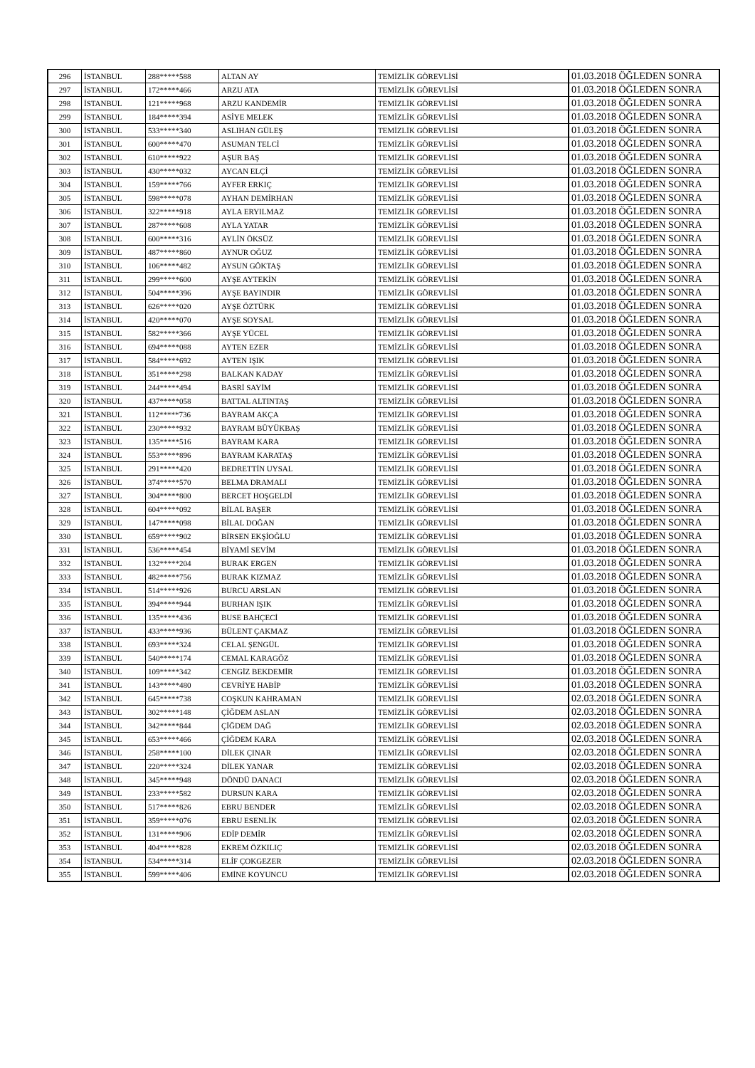| 296 | İSTANBUL | 288*****588 | ALTAN AY | TEMİZLİK GÖREVLİSİ | 01.03.2018 ÖĞLEDEN SONRA |
| 297 | İSTANBUL | 172*****466 | ARZU ATA | TEMİZLİK GÖREVLİSİ | 01.03.2018 ÖĞLEDEN SONRA |
| 298 | İSTANBUL | 121*****968 | ARZU KANDEMİR | TEMİZLİK GÖREVLİSİ | 01.03.2018 ÖĞLEDEN SONRA |
| 299 | İSTANBUL | 184*****394 | ASİYE MELEK | TEMİZLİK GÖREVLİSİ | 01.03.2018 ÖĞLEDEN SONRA |
| 300 | İSTANBUL | 533*****340 | ASLIHAN GÜLEŞ | TEMİZLİK GÖREVLİSİ | 01.03.2018 ÖĞLEDEN SONRA |
| 301 | İSTANBUL | 600*****470 | ASUMAN TELCİ | TEMİZLİK GÖREVLİSİ | 01.03.2018 ÖĞLEDEN SONRA |
| 302 | İSTANBUL | 610*****922 | AŞUR BAŞ | TEMİZLİK GÖREVLİSİ | 01.03.2018 ÖĞLEDEN SONRA |
| 303 | İSTANBUL | 430*****032 | AYCAN ELÇİ | TEMİZLİK GÖREVLİSİ | 01.03.2018 ÖĞLEDEN SONRA |
| 304 | İSTANBUL | 159*****766 | AYFER ERKIÇ | TEMİZLİK GÖREVLİSİ | 01.03.2018 ÖĞLEDEN SONRA |
| 305 | İSTANBUL | 598*****078 | AYHAN DEMİRHAN | TEMİZLİK GÖREVLİSİ | 01.03.2018 ÖĞLEDEN SONRA |
| 306 | İSTANBUL | 322*****918 | AYLA ERYILMAZ | TEMİZLİK GÖREVLİSİ | 01.03.2018 ÖĞLEDEN SONRA |
| 307 | İSTANBUL | 287*****608 | AYLA YATAR | TEMİZLİK GÖREVLİSİ | 01.03.2018 ÖĞLEDEN SONRA |
| 308 | İSTANBUL | 600*****316 | AYLİN ÖKSÜZ | TEMİZLİK GÖREVLİSİ | 01.03.2018 ÖĞLEDEN SONRA |
| 309 | İSTANBUL | 487*****860 | AYNUR OĞUZ | TEMİZLİK GÖREVLİSİ | 01.03.2018 ÖĞLEDEN SONRA |
| 310 | İSTANBUL | 106*****482 | AYSUN GÖKTAŞ | TEMİZLİK GÖREVLİSİ | 01.03.2018 ÖĞLEDEN SONRA |
| 311 | İSTANBUL | 299*****600 | AYŞE AYTEKİN | TEMİZLİK GÖREVLİSİ | 01.03.2018 ÖĞLEDEN SONRA |
| 312 | İSTANBUL | 504*****396 | AYŞE BAYINDIR | TEMİZLİK GÖREVLİSİ | 01.03.2018 ÖĞLEDEN SONRA |
| 313 | İSTANBUL | 626*****020 | AYŞE ÖZTÜRK | TEMİZLİK GÖREVLİSİ | 01.03.2018 ÖĞLEDEN SONRA |
| 314 | İSTANBUL | 420*****070 | AYŞE SOYSAL | TEMİZLİK GÖREVLİSİ | 01.03.2018 ÖĞLEDEN SONRA |
| 315 | İSTANBUL | 582*****366 | AYŞE YÜCEL | TEMİZLİK GÖREVLİSİ | 01.03.2018 ÖĞLEDEN SONRA |
| 316 | İSTANBUL | 694*****088 | AYTEN EZER | TEMİZLİK GÖREVLİSİ | 01.03.2018 ÖĞLEDEN SONRA |
| 317 | İSTANBUL | 584*****692 | AYTEN IŞIK | TEMİZLİK GÖREVLİSİ | 01.03.2018 ÖĞLEDEN SONRA |
| 318 | İSTANBUL | 351*****298 | BALKAN KADAY | TEMİZLİK GÖREVLİSİ | 01.03.2018 ÖĞLEDEN SONRA |
| 319 | İSTANBUL | 244*****494 | BASRİ SAYİM | TEMİZLİK GÖREVLİSİ | 01.03.2018 ÖĞLEDEN SONRA |
| 320 | İSTANBUL | 437*****058 | BATTAL ALTINTAŞ | TEMİZLİK GÖREVLİSİ | 01.03.2018 ÖĞLEDEN SONRA |
| 321 | İSTANBUL | 112*****736 | BAYRAM AKÇA | TEMİZLİK GÖREVLİSİ | 01.03.2018 ÖĞLEDEN SONRA |
| 322 | İSTANBUL | 230*****932 | BAYRAM BÜYÜKBAŞ | TEMİZLİK GÖREVLİSİ | 01.03.2018 ÖĞLEDEN SONRA |
| 323 | İSTANBUL | 135*****516 | BAYRAM KARA | TEMİZLİK GÖREVLİSİ | 01.03.2018 ÖĞLEDEN SONRA |
| 324 | İSTANBUL | 553*****896 | BAYRAM KARATAŞ | TEMİZLİK GÖREVLİSİ | 01.03.2018 ÖĞLEDEN SONRA |
| 325 | İSTANBUL | 291*****420 | BEDRETTİN UYSAL | TEMİZLİK GÖREVLİSİ | 01.03.2018 ÖĞLEDEN SONRA |
| 326 | İSTANBUL | 374*****570 | BELMA DRAMALI | TEMİZLİK GÖREVLİSİ | 01.03.2018 ÖĞLEDEN SONRA |
| 327 | İSTANBUL | 304*****800 | BERCET HOŞGELDİ | TEMİZLİK GÖREVLİSİ | 01.03.2018 ÖĞLEDEN SONRA |
| 328 | İSTANBUL | 604*****092 | BİLAL BAŞER | TEMİZLİK GÖREVLİSİ | 01.03.2018 ÖĞLEDEN SONRA |
| 329 | İSTANBUL | 147*****098 | BİLAL DOĞAN | TEMİZLİK GÖREVLİSİ | 01.03.2018 ÖĞLEDEN SONRA |
| 330 | İSTANBUL | 659*****902 | BİRSEN EKŞİOĞLU | TEMİZLİK GÖREVLİSİ | 01.03.2018 ÖĞLEDEN SONRA |
| 331 | İSTANBUL | 536*****454 | BİYAMİ SEVİM | TEMİZLİK GÖREVLİSİ | 01.03.2018 ÖĞLEDEN SONRA |
| 332 | İSTANBUL | 132*****204 | BURAK ERGEN | TEMİZLİK GÖREVLİSİ | 01.03.2018 ÖĞLEDEN SONRA |
| 333 | İSTANBUL | 482*****756 | BURAK KIZMAZ | TEMİZLİK GÖREVLİSİ | 01.03.2018 ÖĞLEDEN SONRA |
| 334 | İSTANBUL | 514*****926 | BURCU ARSLAN | TEMİZLİK GÖREVLİSİ | 01.03.2018 ÖĞLEDEN SONRA |
| 335 | İSTANBUL | 394*****944 | BURHAN IŞIK | TEMİZLİK GÖREVLİSİ | 01.03.2018 ÖĞLEDEN SONRA |
| 336 | İSTANBUL | 135*****436 | BUSE BAHÇECİ | TEMİZLİK GÖREVLİSİ | 01.03.2018 ÖĞLEDEN SONRA |
| 337 | İSTANBUL | 433*****936 | BÜLENT ÇAKMAZ | TEMİZLİK GÖREVLİSİ | 01.03.2018 ÖĞLEDEN SONRA |
| 338 | İSTANBUL | 693*****324 | CELAL ŞENGÜL | TEMİZLİK GÖREVLİSİ | 01.03.2018 ÖĞLEDEN SONRA |
| 339 | İSTANBUL | 540*****174 | CEMAL KARAGÖZ | TEMİZLİK GÖREVLİSİ | 01.03.2018 ÖĞLEDEN SONRA |
| 340 | İSTANBUL | 109*****342 | CENGİZ BEKDEMİR | TEMİZLİK GÖREVLİSİ | 01.03.2018 ÖĞLEDEN SONRA |
| 341 | İSTANBUL | 143*****480 | CEVRİYE HABİP | TEMİZLİK GÖREVLİSİ | 01.03.2018 ÖĞLEDEN SONRA |
| 342 | İSTANBUL | 645*****738 | COŞKUN KAHRAMAN | TEMİZLİK GÖREVLİSİ | 02.03.2018 ÖĞLEDEN SONRA |
| 343 | İSTANBUL | 302*****148 | ÇİĞDEM ASLAN | TEMİZLİK GÖREVLİSİ | 02.03.2018 ÖĞLEDEN SONRA |
| 344 | İSTANBUL | 342*****844 | ÇİĞDEM DAĞ | TEMİZLİK GÖREVLİSİ | 02.03.2018 ÖĞLEDEN SONRA |
| 345 | İSTANBUL | 653*****466 | ÇİĞDEM KARA | TEMİZLİK GÖREVLİSİ | 02.03.2018 ÖĞLEDEN SONRA |
| 346 | İSTANBUL | 258*****100 | DİLEK ÇINAR | TEMİZLİK GÖREVLİSİ | 02.03.2018 ÖĞLEDEN SONRA |
| 347 | İSTANBUL | 220*****324 | DİLEK YANAR | TEMİZLİK GÖREVLİSİ | 02.03.2018 ÖĞLEDEN SONRA |
| 348 | İSTANBUL | 345*****948 | DÖNDÜ DANACI | TEMİZLİK GÖREVLİSİ | 02.03.2018 ÖĞLEDEN SONRA |
| 349 | İSTANBUL | 233*****582 | DURSUN KARA | TEMİZLİK GÖREVLİSİ | 02.03.2018 ÖĞLEDEN SONRA |
| 350 | İSTANBUL | 517*****826 | EBRU BENDER | TEMİZLİK GÖREVLİSİ | 02.03.2018 ÖĞLEDEN SONRA |
| 351 | İSTANBUL | 359*****076 | EBRU ESENLİK | TEMİZLİK GÖREVLİSİ | 02.03.2018 ÖĞLEDEN SONRA |
| 352 | İSTANBUL | 131*****906 | EDİP DEMİR | TEMİZLİK GÖREVLİSİ | 02.03.2018 ÖĞLEDEN SONRA |
| 353 | İSTANBUL | 404*****828 | EKREM ÖZKILIÇ | TEMİZLİK GÖREVLİSİ | 02.03.2018 ÖĞLEDEN SONRA |
| 354 | İSTANBUL | 534*****314 | ELİF ÇOKGEZER | TEMİZLİK GÖREVLİSİ | 02.03.2018 ÖĞLEDEN SONRA |
| 355 | İSTANBUL | 599*****406 | EMİNE KOYUNCU | TEMİZLİK GÖREVLİSİ | 02.03.2018 ÖĞLEDEN SONRA |